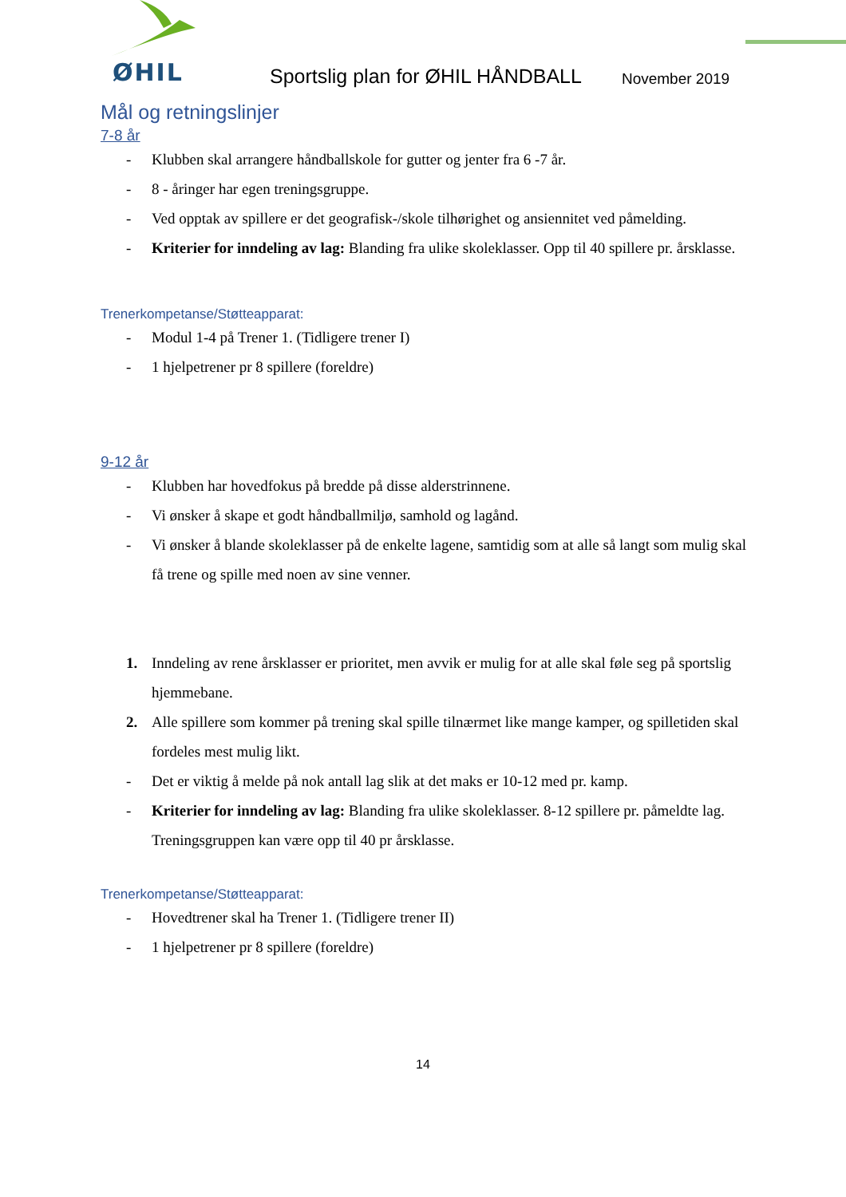ØHIL
Sportslig plan for ØHIL HÅNDBALL
November 2019
Mål og retningslinjer
7-8 år
- Klubben skal arrangere håndballskole for gutter og jenter fra 6 -7 år.
- 8 - åringer har egen treningsgruppe.
- Ved opptak av spillere er det geografisk-/skole tilhørighet og ansiennitet ved påmelding.
- Kriterier for inndeling av lag: Blanding fra ulike skoleklasser. Opp til 40 spillere pr. årsklasse.
Trenerkompetanse/Støtteapparat:
- Modul 1-4 på Trener 1. (Tidligere trener I)
- 1 hjelpetrener pr 8 spillere (foreldre)
9-12 år
- Klubben har hovedfokus på bredde på disse alderstrinnene.
- Vi ønsker å skape et godt håndballmiljø, samhold og lagånd.
- Vi ønsker å blande skoleklasser på de enkelte lagene, samtidig som at alle så langt som mulig skal få trene og spille med noen av sine venner.
1. Inndeling av rene årsklasser er prioritet, men avvik er mulig for at alle skal føle seg på sportslig hjemmebane.
2. Alle spillere som kommer på trening skal spille tilnærmet like mange kamper, og spilletiden skal fordeles mest mulig likt.
- Det er viktig å melde på nok antall lag slik at det maks er 10-12 med pr. kamp.
- Kriterier for inndeling av lag: Blanding fra ulike skoleklasser. 8-12 spillere pr. påmeldte lag. Treningsgruppen kan være opp til 40 pr årsklasse.
Trenerkompetanse/Støtteapparat:
- Hovedtrener skal ha Trener 1. (Tidligere trener II)
- 1 hjelpetrener pr 8 spillere (foreldre)
14